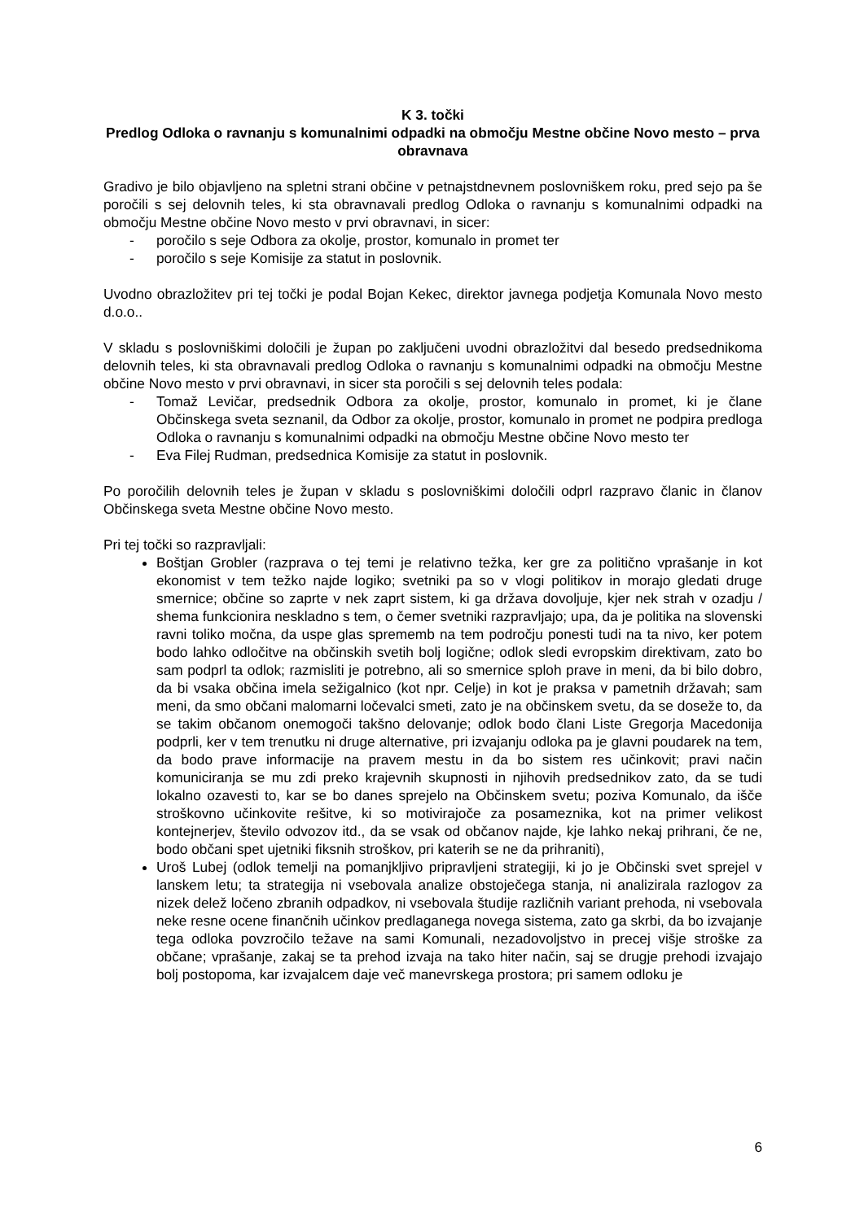K 3. točki
Predlog Odloka o ravnanju s komunalnimi odpadki na območju Mestne občine Novo mesto – prva obravnava
Gradivo je bilo objavljeno na spletni strani občine v petnajstdnevnem poslovniškem roku, pred sejo pa še poročili s sej delovnih teles, ki sta obravnavali predlog Odloka o ravnanju s komunalnimi odpadki na območju Mestne občine Novo mesto v prvi obravnavi, in sicer:
- poročilo s seje Odbora za okolje, prostor, komunalo in promet ter
- poročilo s seje Komisije za statut in poslovnik.
Uvodno obrazložitev pri tej točki je podal Bojan Kekec, direktor javnega podjetja Komunala Novo mesto d.o.o..
V skladu s poslovniškimi določili je župan po zaključeni uvodni obrazložitvi dal besedo predsednikoma delovnih teles, ki sta obravnavali predlog Odloka o ravnanju s komunalnimi odpadki na območju Mestne občine Novo mesto v prvi obravnavi, in sicer sta poročili s sej delovnih teles podala:
- Tomaž Levičar, predsednik Odbora za okolje, prostor, komunalo in promet, ki je člane Občinskega sveta seznanil, da Odbor za okolje, prostor, komunalo in promet ne podpira predloga Odloka o ravnanju s komunalnimi odpadki na območju Mestne občine Novo mesto ter
- Eva Filej Rudman, predsednica Komisije za statut in poslovnik.
Po poročilih delovnih teles je župan v skladu s poslovniškimi določili odprl razpravo članic in članov Občinskega sveta Mestne občine Novo mesto.
Pri tej točki so razpravljali:
Boštjan Grobler (razprava o tej temi je relativno težka, ker gre za politično vprašanje in kot ekonomist v tem težko najde logiko; svetniki pa so v vlogi politikov in morajo gledati druge smernice; občine so zaprte v nek zaprt sistem, ki ga država dovoljuje, kjer nek strah v ozadju / shema funkcionira neskladno s tem, o čemer svetniki razpravljajo; upa, da je politika na slovenski ravni toliko močna, da uspe glas sprememb na tem področju ponesti tudi na ta nivo, ker potem bodo lahko odločitve na občinskih svetih bolj logične; odlok sledi evropskim direktivam, zato bo sam podprl ta odlok; razmisliti je potrebno, ali so smernice sploh prave in meni, da bi bilo dobro, da bi vsaka občina imela sežigalnico (kot npr. Celje) in kot je praksa v pametnih državah; sam meni, da smo občani malomarni ločevalci smeti, zato je na občinskem svetu, da se doseže to, da se takim občanom onemogoči takšno delovanje; odlok bodo člani Liste Gregorja Macedonija podprli, ker v tem trenutku ni druge alternative, pri izvajanju odloka pa je glavni poudarek na tem, da bodo prave informacije na pravem mestu in da bo sistem res učinkovit; pravi način komuniciranja se mu zdi preko krajevnih skupnosti in njihovih predsednikov zato, da se tudi lokalno ozavesti to, kar se bo danes sprejelo na Občinskem svetu; poziva Komunalo, da išče stroškovno učinkovite rešitve, ki so motivirajoče za posameznika, kot na primer velikost kontejnerjev, število odvozov itd., da se vsak od občanov najde, kje lahko nekaj prihrani, če ne, bodo občani spet ujetniki fiksnih stroškov, pri katerih se ne da prihraniti),
Uroš Lubej (odlok temelji na pomanjkljivo pripravljeni strategiji, ki jo je Občinski svet sprejel v lanskem letu; ta strategija ni vsebovala analize obstoječega stanja, ni analizirala razlogov za nizek delež ločeno zbranih odpadkov, ni vsebovala študije različnih variant prehoda, ni vsebovala neke resne ocene finančnih učinkov predlaganega novega sistema, zato ga skrbi, da bo izvajanje tega odloka povzročilo težave na sami Komunali, nezadovoljstvo in precej višje stroške za občane; vprašanje, zakaj se ta prehod izvaja na tako hiter način, saj se drugje prehodi izvajajo bolj postopoma, kar izvajalcem daje več manevrskega prostora; pri samem odloku je
6